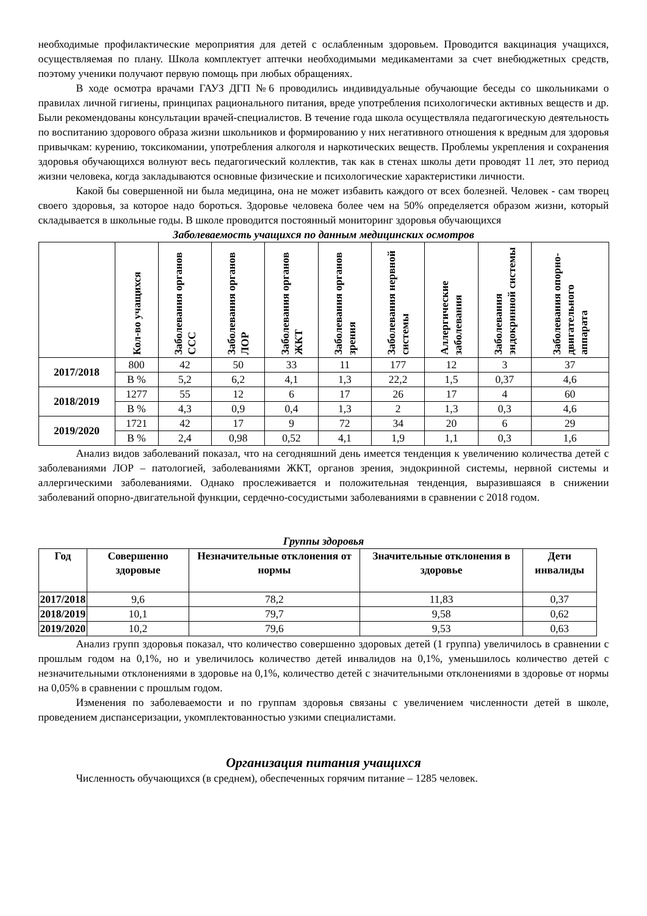необходимые профилактические мероприятия для детей с ослабленным здоровьем. Проводится вакцинация учащихся, осуществляемая по плану. Школа комплектует аптечки необходимыми медикаментами за счет внебюджетных средств, поэтому ученики получают первую помощь при любых обращениях.
В ходе осмотра врачами ГАУЗ ДГП №6 проводились индивидуальные обучающие беседы со школьниками о правилах личной гигиены, принципах рационального питания, вреде употребления психологически активных веществ и др. Были рекомендованы консультации врачей-специалистов. В течение года школа осуществляла педагогическую деятельность по воспитанию здорового образа жизни школьников и формированию у них негативного отношения к вредным для здоровья привычкам: курению, токсикомании, употребления алкоголя и наркотических веществ. Проблемы укрепления и сохранения здоровья обучающихся волнуют весь педагогический коллектив, так как в стенах школы дети проводят 11 лет, это период жизни человека, когда закладываются основные физические и психологические характеристики личности.
Какой бы совершенной ни была медицина, она не может избавить каждого от всех болезней. Человек - сам творец своего здоровья, за которое надо бороться. Здоровье человека более чем на 50% определяется образом жизни, который складывается в школьные годы. В школе проводится постоянный мониторинг здоровья обучающихся
Заболеваемость учащихся по данным медицинских осмотров
| | Кол-во учащихся | Заболевания органов ССС | Заболевания органов ЛОР | Заболевания органов ЖКТ | Заболевания органов зрения | Заболевания нервной системы | Аллергические заболевания | Заболевания эндокринной системы | Заболевания опорно-двигательного аппарата |
| --- | --- | --- | --- | --- | --- | --- | --- | --- | --- |
| 2017/2018 | 800 | 42 | 50 | 33 | 11 | 177 | 12 | 3 | 37 |
| | В % | 5,2 | 6,2 | 4,1 | 1,3 | 22,2 | 1,5 | 0,37 | 4,6 |
| 2018/2019 | 1277 | 55 | 12 | 6 | 17 | 26 | 17 | 4 | 60 |
| | В % | 4,3 | 0,9 | 0,4 | 1,3 | 2 | 1,3 | 0,3 | 4,6 |
| 2019/2020 | 1721 | 42 | 17 | 9 | 72 | 34 | 20 | 6 | 29 |
| | В % | 2,4 | 0,98 | 0,52 | 4,1 | 1,9 | 1,1 | 0,3 | 1,6 |
Анализ видов заболеваний показал, что на сегодняшний день имеется тенденция к увеличению количества детей с заболеваниями ЛОР – патологией, заболеваниями ЖКТ, органов зрения, эндокринной системы, нервной системы и аллергическими заболеваниями. Однако прослеживается и положительная тенденция, выразившаяся в снижении заболеваний опорно-двигательной функции, сердечно-сосудистыми заболеваниями в сравнении с 2018 годом.
Группы здоровья
| Год | Совершенно здоровые | Незначительные отклонения от нормы | Значительные отклонения в здоровье | Дети инвалиды |
| --- | --- | --- | --- | --- |
| 2017/2018 | 9,6 | 78,2 | 11,83 | 0,37 |
| 2018/2019 | 10,1 | 79,7 | 9,58 | 0,62 |
| 2019/2020 | 10,2 | 79,6 | 9,53 | 0,63 |
Анализ групп здоровья показал, что количество совершенно здоровых детей (1 группа) увеличилось в сравнении с прошлым годом на 0,1%, но и увеличилось количество детей инвалидов на 0,1%, уменьшилось количество детей с незначительными отклонениями в здоровье на 0,1%, количество детей с значительными отклонениями в здоровье от нормы на 0,05% в сравнении с прошлым годом.
Изменения по заболеваемости и по группам здоровья связаны с увеличением численности детей в школе, проведением диспансеризации, укомплектованностью узкими специалистами.
Организация питания учащихся
Численность обучающихся (в среднем), обеспеченных горячим питание – 1285 человек.